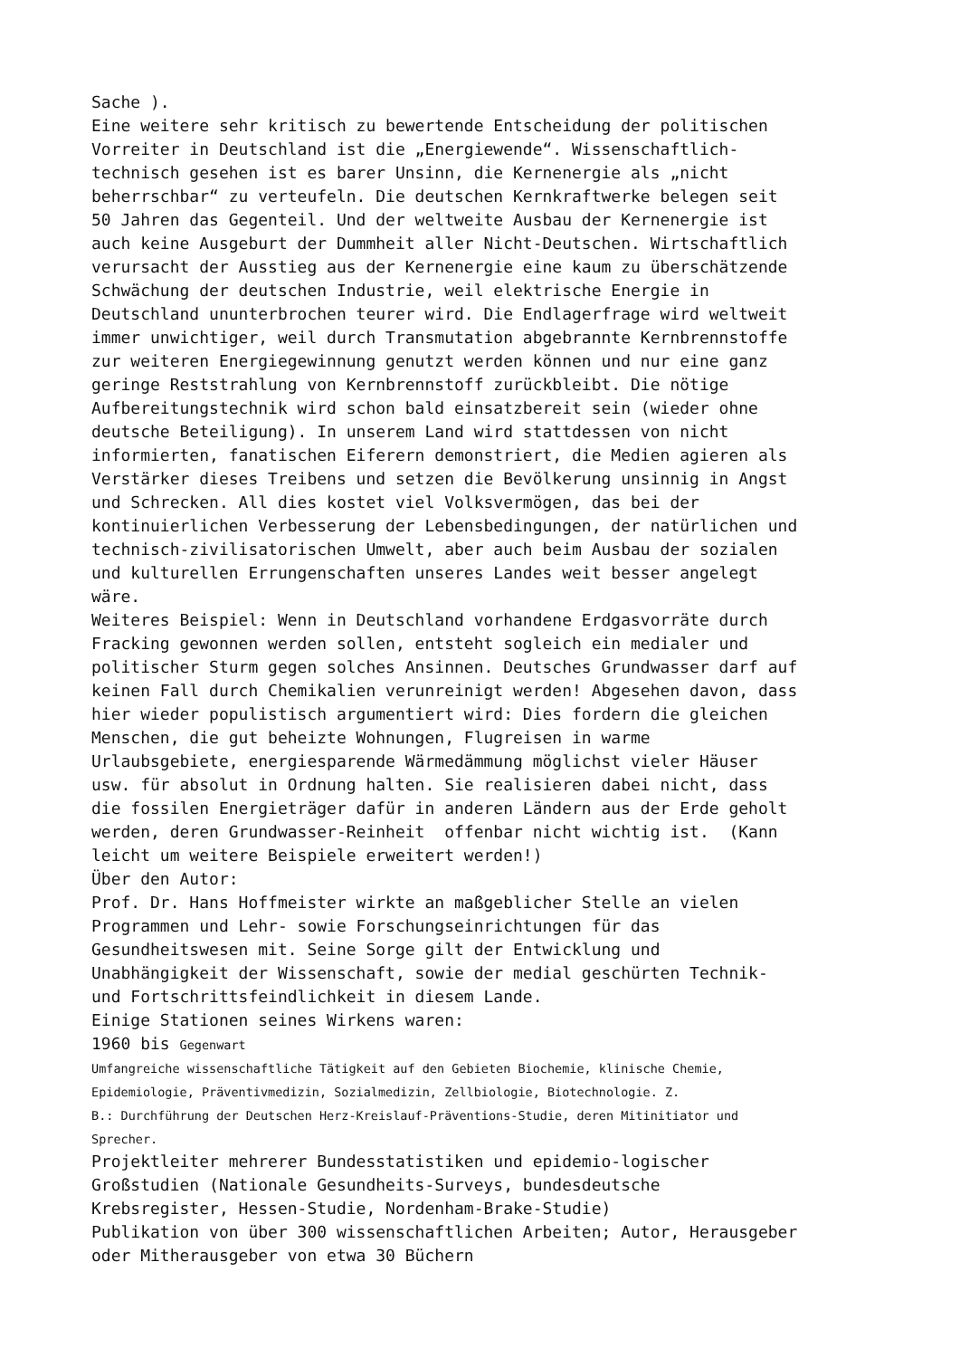Sache ). Eine weitere sehr kritisch zu bewertende Entscheidung der politischen Vorreiter in Deutschland ist die „Energiewende“. Wissenschaftlich- technisch gesehen ist es barer Unsinn, die Kernenergie als „nicht beherrschbar“ zu verteufeln. Die deutschen Kernkraftwerke belegen seit 50 Jahren das Gegenteil. Und der weltweite Ausbau der Kernenergie ist auch keine Ausgeburt der Dummheit aller Nicht-Deutschen. Wirtschaftlich verursacht der Ausstieg aus der Kernenergie eine kaum zu überschätzende Schwächung der deutschen Industrie, weil elektrische Energie in Deutschland ununterbrochen teurer wird. Die Endlagerfrage wird weltweit immer unwichtiger, weil durch Transmutation abgebrannte Kernbrennstoffe zur weiteren Energiegewinnung genutzt werden können und nur eine ganz geringe Reststrahlung von Kernbrennstoff zurückbleibt. Die nötige Aufbereitungstechnik wird schon bald einsatzbereit sein (wieder ohne deutsche Beteiligung). In unserem Land wird stattdessen von nicht informierten, fanatischen Eiferern demonstriert, die Medien agieren als Verstärker dieses Treibens und setzen die Bevölkerung unsinnig in Angst und Schrecken. All dies kostet viel Volksvermögen, das bei der kontinuierlichen Verbesserung der Lebensbedingungen, der natürlichen und technisch-zivilisatorischen Umwelt, aber auch beim Ausbau der sozialen und kulturellen Errungenschaften unseres Landes weit besser angelegt wäre. Weiteres Beispiel: Wenn in Deutschland vorhandene Erdgasvorräte durch Fracking gewonnen werden sollen, entsteht sogleich ein medialer und politischer Sturm gegen solches Ansinnen. Deutsches Grundwasser darf auf keinen Fall durch Chemikalien verunreinigt werden! Abgesehen davon, dass hier wieder populistisch argumentiert wird: Dies fordern die gleichen Menschen, die gut beheizte Wohnungen, Flugreisen in warme Urlaubsgebiete, energiesparende Wärmedämmung möglichst vieler Häuser usw. für absolut in Ordnung halten. Sie realisieren dabei nicht, dass die fossilen Energieträger dafür in anderen Ländern aus der Erde geholt werden, deren Grundwasser-Reinheit offenbar nicht wichtig ist. (Kann leicht um weitere Beispiele erweitert werden!) Über den Autor: Prof. Dr. Hans Hoffmeister wirkte an maßgeblicher Stelle an vielen Programmen und Lehr- sowie Forschungseinrichtungen für das Gesundheitswesen mit. Seine Sorge gilt der Entwicklung und Unabhängigkeit der Wissenschaft, sowie der medial geschürten Technik- und Fortschrittsfeindlichkeit in diesem Lande. Einige Stationen seines Wirkens waren: 1960 bis Gegenwart Umfangreiche wissenschaftliche Tätigkeit auf den Gebieten Biochemie, klinische Chemie, Epidemiologie, Präventivmedizin, Sozialmedizin, Zellbiologie, Biotechnologie. Z. B.: Durchführung der Deutschen Herz-Kreislauf-Präventions-Studie, deren Mitinitiator und Sprecher. Projektleiter mehrerer Bundesstatistiken und epidemio-logischer Großstudien (Nationale Gesundheits-Surveys, bundesdeutsche Krebsregister, Hessen-Studie, Nordenham-Brake-Studie) Publikation von über 300 wissenschaftlichen Arbeiten; Autor, Herausgeber oder Mitherausgeber von etwa 30 Büchern